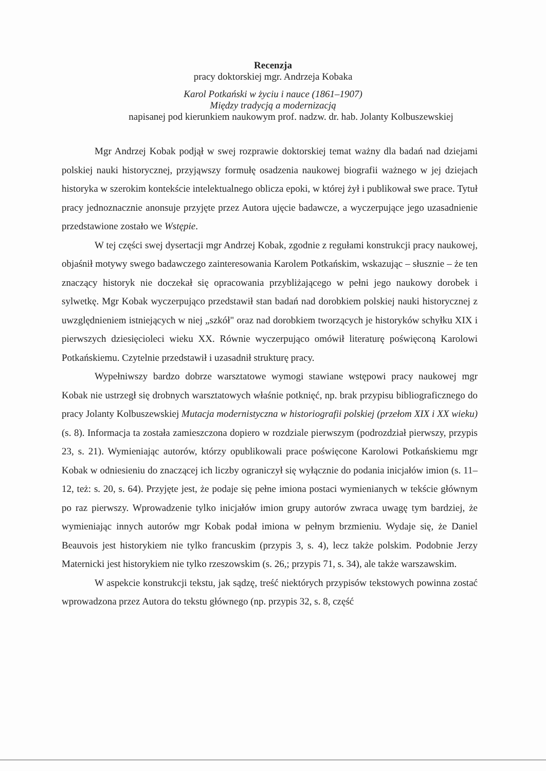Recenzja
pracy doktorskiej mgr. Andrzeja Kobaka
Karol Potkański w życiu i nauce (1861–1907)
Między tradycją a modernizacją
napisanej pod kierunkiem naukowym prof. nadzw. dr. hab. Jolanty Kolbuszewskiej
Mgr Andrzej Kobak podjął w swej rozprawie doktorskiej temat ważny dla badań nad dziejami polskiej nauki historycznej, przyjąwszy formułę osadzenia naukowej biografii ważnego w jej dziejach historyka w szerokim kontekście intelektualnego oblicza epoki, w której żył i publikował swe prace. Tytuł pracy jednoznacznie anonsuje przyjęte przez Autora ujęcie badawcze, a wyczerpujące jego uzasadnienie przedstawione zostało we Wstępie.
W tej części swej dysertacji mgr Andrzej Kobak, zgodnie z regułami konstrukcji pracy naukowej, objaśnił motywy swego badawczego zainteresowania Karolem Potkańskim, wskazując – słusznie – że ten znaczący historyk nie doczekał się opracowania przybliżającego w pełni jego naukowy dorobek i sylwetkę. Mgr Kobak wyczerpująco przedstawił stan badań nad dorobkiem polskiej nauki historycznej z uwzględnieniem istniejących w niej „szkół" oraz nad dorobkiem tworzących je historyków schyłku XIX i pierwszych dziesięcioleci wieku XX. Równie wyczerpująco omówił literaturę poświęconą Karolowi Potkańskiemu. Czytelnie przedstawił i uzasadnił strukturę pracy.
Wypełniwszy bardzo dobrze warsztatowe wymogi stawiane wstępowi pracy naukowej mgr Kobak nie ustrzegł się drobnych warsztatowych właśnie potknięć, np. brak przypisu bibliograficznego do pracy Jolanty Kolbuszewskiej Mutacja modernistyczna w historiografii polskiej (przełom XIX i XX wieku) (s. 8). Informacja ta została zamieszczona dopiero w rozdziale pierwszym (podrozdział pierwszy, przypis 23, s. 21). Wymieniając autorów, którzy opublikowali prace poświęcone Karolowi Potkańskiemu mgr Kobak w odniesieniu do znaczącej ich liczby ograniczył się wyłącznie do podania inicjałów imion (s. 11–12, też: s. 20, s. 64). Przyjęte jest, że podaje się pełne imiona postaci wymienianych w tekście głównym po raz pierwszy. Wprowadzenie tylko inicjałów imion grupy autorów zwraca uwagę tym bardziej, że wymieniając innych autorów mgr Kobak podał imiona w pełnym brzmieniu. Wydaje się, że Daniel Beauvois jest historykiem nie tylko francuskim (przypis 3, s. 4), lecz także polskim. Podobnie Jerzy Maternicki jest historykiem nie tylko rzeszowskim (s. 26,; przypis 71, s. 34), ale także warszawskim.
W aspekcie konstrukcji tekstu, jak sądzę, treść niektórych przypisów tekstowych powinna zostać wprowadzona przez Autora do tekstu głównego (np. przypis 32, s. 8, część